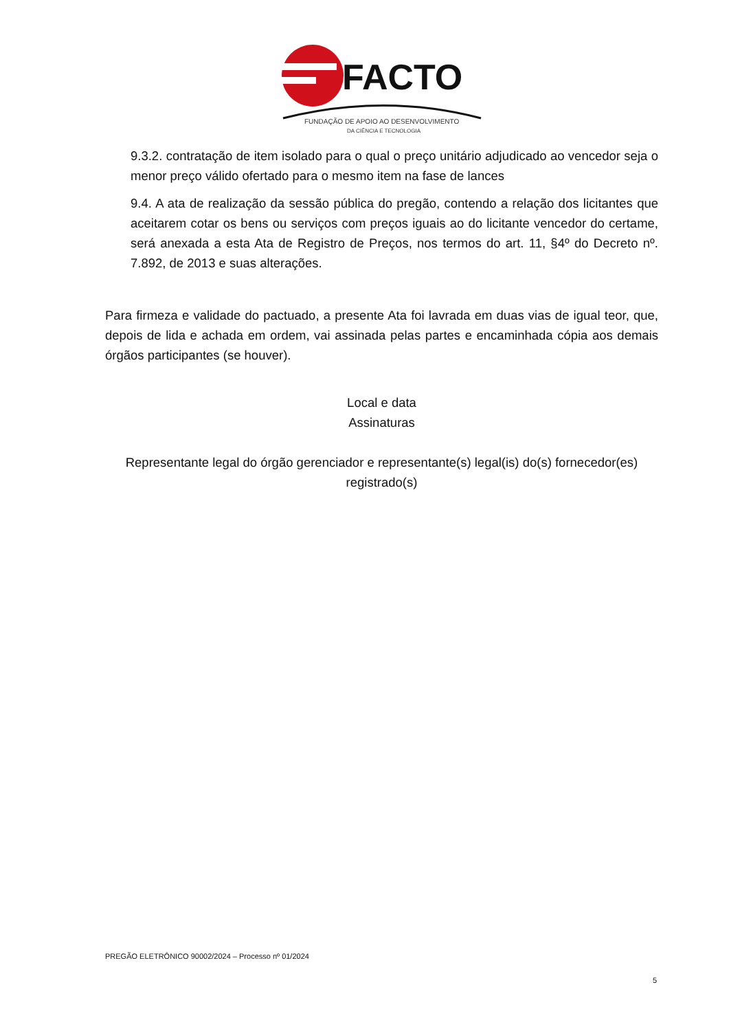FACTO
FUNDAÇÃO DE APOIO AO DESENVOLVIMENTO
DA CIÊNCIA E TECNOLOGIA
9.3.2. contratação de item isolado para o qual o preço unitário adjudicado ao vencedor seja o menor preço válido ofertado para o mesmo item na fase de lances
9.4. A ata de realização da sessão pública do pregão, contendo a relação dos licitantes que aceitarem cotar os bens ou serviços com preços iguais ao do licitante vencedor do certame, será anexada a esta Ata de Registro de Preços, nos termos do art. 11, §4º do Decreto nº. 7.892, de 2013 e suas alterações.
Para firmeza e validade do pactuado, a presente Ata foi lavrada em duas vias de igual teor, que, depois de lida e achada em ordem, vai assinada pelas partes e encaminhada cópia aos demais órgãos participantes (se houver).
Local e data
Assinaturas
Representante legal do órgão gerenciador e representante(s) legal(is) do(s) fornecedor(es) registrado(s)
PREGÃO ELETRÔNICO 90002/2024 – Processo nº 01/2024
5